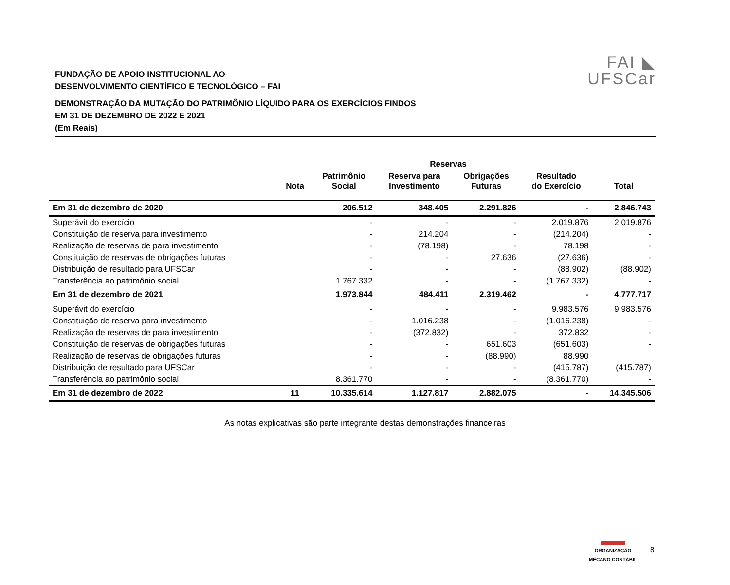FAI ◣
UFSCar
FUNDAÇÃO DE APOIO INSTITUCIONAL AO
DESENVOLVIMENTO CIENTÍFICO E TECNOLÓGICO – FAI
DEMONSTRAÇÃO DA MUTAÇÃO DO PATRIMÔNIO LÍQUIDO PARA OS EXERCÍCIOS FINDOS
EM 31 DE DEZEMBRO DE 2022 E 2021
(Em Reais)
| | | | Reservas | | | |
| --- | --- | --- | --- | --- | --- | --- |
| | Nota | Patrimônio Social | Reserva para Investimento | Obrigações Futuras | Resultado do Exercício | Total |
| Em 31 de dezembro de 2020 | | 206.512 | 348.405 | 2.291.826 | - | 2.846.743 |
| Superávit do exercício | | - | - | - | 2.019.876 | 2.019.876 |
| Constituição de reserva para investimento | | - | 214.204 | - | (214.204) | - |
| Realização de reservas de para investimento | | - | (78.198) | - | 78.198 | - |
| Constituição de reservas de obrigações futuras | | - | - | 27.636 | (27.636) | - |
| Distribuição de resultado para UFSCar | | - | - | - | (88.902) | (88.902) |
| Transferência ao patrimônio social | | 1.767.332 | - | - | (1.767.332) | - |
| Em 31 de dezembro de 2021 | | 1.973.844 | 484.411 | 2.319.462 | - | 4.777.717 |
| Superávit do exercício | | - | - | - | 9.983.576 | 9.983.576 |
| Constituição de reserva para investimento | | - | 1.016.238 | - | (1.016.238) | - |
| Realização de reservas de para investimento | | - | (372.832) | - | 372.832 | - |
| Constituição de reservas de obrigações futuras | | - | - | 651.603 | (651.603) | - |
| Realização de reservas de obrigações futuras | | - | - | (88.990) | 88.990 | |
| Distribuição de resultado para UFSCar | | - | - | - | (415.787) | (415.787) |
| Transferência ao patrimônio social | | 8.361.770 | - | - | (8.361.770) | - |
| Em 31 de dezembro de 2022 | 11 | 10.335.614 | 1.127.817 | 2.882.075 | - | 14.345.506 |
As notas explicativas são parte integrante destas demonstrações financeiras
ORGANIZAÇÃO
MÊCANO CONTÁBIL
8